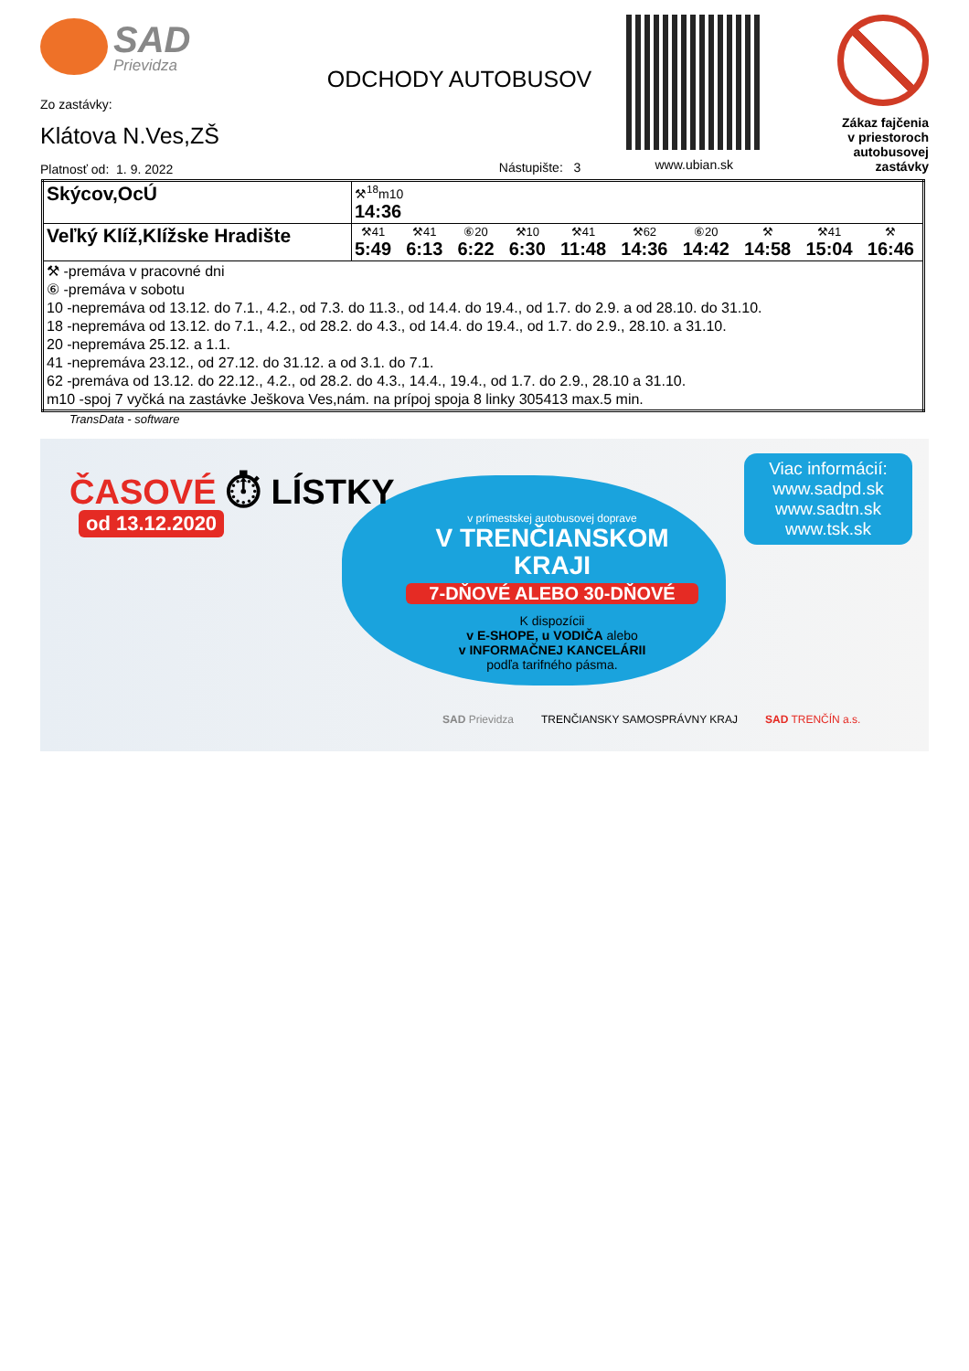SAD
Prievidza
Zo zastávky:
Klátova N.Ves,ZŠ
Platnosť od: 1. 9. 2022
ODCHODY AUTOBUSOV
Nástupište: 3
www.ubian.sk
Zákaz fajčenia
v priestoroch
autobusovej zastávky
| Skýcov,OcÚ | ⚒<sup>18</sup>m10 14:36 |
| Veľký Klíž,Klížske Hradište | ⚒41 5:49 ⚒41 6:13 ⑥20 6:22 ⚒10 6:30 ⚒41 11:48 ⚒62 14:36 ⑥20 14:42 ⚒ 14:58 ⚒41 15:04 ⚒ 16:46 |
| ⚒ -premáva v pracovné dni ⑥ -premáva v sobotu 10 -nepremáva od 13.12. do 7.1., 4.2., od 7.3. do 11.3., od 14.4. do 19.4., od 1.7. do 2.9. a od 28.10. do 31.10. 18 -nepremáva od 13.12. do 7.1., 4.2., od 28.2. do 4.3., od 14.4. do 19.4., od 1.7. do 2.9., 28.10. a 31.10. 20 -nepremáva 25.12. a 1.1. 41 -nepremáva 23.12., od 27.12. do 31.12. a od 3.1. do 7.1. 62 -premáva od 13.12. do 22.12., 4.2., od 28.2. do 4.3., 14.4., 19.4., od 1.7. do 2.9., 28.10 a 31.10. m10 -spoj 7 vyčká na zastávke Ješkova Ves,nám. na prípoj spoja 8 linky 305413 max.5 min. | |
TransData - software
ČASOVÉ ⏱ LÍSTKY
od 13.12.2020
Viac informácií:
www.sadpd.sk
www.sadtn.sk
www.tsk.sk
v prímestskej autobusovej doprave
V TRENČIANSKOM KRAJI
7-DŇOVÉ ALEBO 30-DŇOVÉ
K dispozícii
v E-SHOPE, u VODIČA alebo
v INFORMAČNEJ KANCELÁRII
podľa tarifného pásma.
SAD Prievidza TRENČIANSKY SAMOSPRÁVNY KRAJ SAD TRENČÍN a.s.